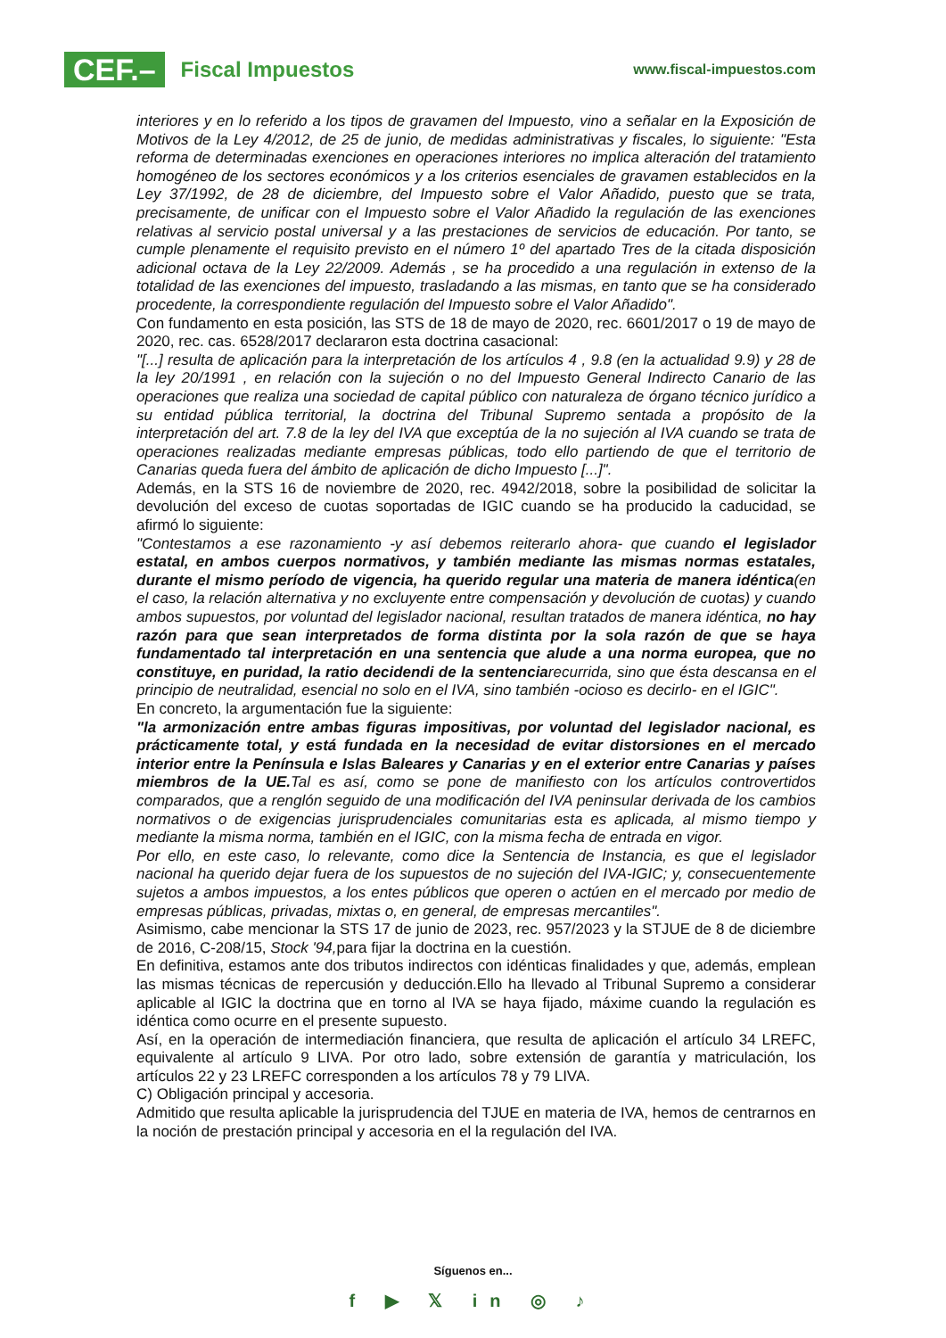CEF.– Fiscal Impuestos
www.fiscal-impuestos.com
interiores y en lo referido a los tipos de gravamen del Impuesto, vino a señalar en la Exposición de Motivos de la Ley 4/2012, de 25 de junio, de medidas administrativas y fiscales, lo siguiente: "Esta reforma de determinadas exenciones en operaciones interiores no implica alteración del tratamiento homogéneo de los sectores económicos y a los criterios esenciales de gravamen establecidos en la Ley 37/1992, de 28 de diciembre, del Impuesto sobre el Valor Añadido, puesto que se trata, precisamente, de unificar con el Impuesto sobre el Valor Añadido la regulación de las exenciones relativas al servicio postal universal y a las prestaciones de servicios de educación. Por tanto, se cumple plenamente el requisito previsto en el número 1º del apartado Tres de la citada disposición adicional octava de la Ley 22/2009. Además , se ha procedido a una regulación in extenso de la totalidad de las exenciones del impuesto, trasladando a las mismas, en tanto que se ha considerado procedente, la correspondiente regulación del Impuesto sobre el Valor Añadido".
Con fundamento en esta posición, las STS de 18 de mayo de 2020, rec. 6601/2017 o 19 de mayo de 2020, rec. cas. 6528/2017 declararon esta doctrina casacional:
"[...] resulta de aplicación para la interpretación de los artículos 4 , 9.8 (en la actualidad 9.9) y 28 de la ley 20/1991 , en relación con la sujeción o no del Impuesto General Indirecto Canario de las operaciones que realiza una sociedad de capital público con naturaleza de órgano técnico jurídico a su entidad pública territorial, la doctrina del Tribunal Supremo sentada a propósito de la interpretación del art. 7.8 de la ley del IVA que exceptúa de la no sujeción al IVA cuando se trata de operaciones realizadas mediante empresas públicas, todo ello partiendo de que el territorio de Canarias queda fuera del ámbito de aplicación de dicho Impuesto [...]".
Además, en la STS 16 de noviembre de 2020, rec. 4942/2018, sobre la posibilidad de solicitar la devolución del exceso de cuotas soportadas de IGIC cuando se ha producido la caducidad, se afirmó lo siguiente:
"Contestamos a ese razonamiento -y así debemos reiterarlo ahora- que cuando el legislador estatal, en ambos cuerpos normativos, y también mediante las mismas normas estatales, durante el mismo período de vigencia, ha querido regular una materia de manera idéntica(en el caso, la relación alternativa y no excluyente entre compensación y devolución de cuotas) y cuando ambos supuestos, por voluntad del legislador nacional, resultan tratados de manera idéntica, no hay razón para que sean interpretados de forma distinta por la sola razón de que se haya fundamentado tal interpretación en una sentencia que alude a una norma europea, que no constituye, en puridad, la ratio decidendi de la sentenciarecurrida, sino que ésta descansa en el principio de neutralidad, esencial no solo en el IVA, sino también -ocioso es decirlo- en el IGIC".
En concreto, la argumentación fue la siguiente:
"la armonización entre ambas figuras impositivas, por voluntad del legislador nacional, es prácticamente total, y está fundada en la necesidad de evitar distorsiones en el mercado interior entre la Península e Islas Baleares y Canarias y en el exterior entre Canarias y países miembros de la UE. Tal es así, como se pone de manifiesto con los artículos controvertidos comparados, que a renglón seguido de una modificación del IVA peninsular derivada de los cambios normativos o de exigencias jurisprudenciales comunitarias esta es aplicada, al mismo tiempo y mediante la misma norma, también en el IGIC, con la misma fecha de entrada en vigor.
Por ello, en este caso, lo relevante, como dice la Sentencia de Instancia, es que el legislador nacional ha querido dejar fuera de los supuestos de no sujeción del IVA-IGIC; y, consecuentemente sujetos a ambos impuestos, a los entes públicos que operen o actúen en el mercado por medio de empresas públicas, privadas, mixtas o, en general, de empresas mercantiles".
Asimismo, cabe mencionar la STS 17 de junio de 2023, rec. 957/2023 y la STJUE de 8 de diciembre de 2016, C-208/15, Stock '94, para fijar la doctrina en la cuestión.
En definitiva, estamos ante dos tributos indirectos con idénticas finalidades y que, además, emplean las mismas técnicas de repercusión y deducción.Ello ha llevado al Tribunal Supremo a considerar aplicable al IGIC la doctrina que en torno al IVA se haya fijado, máxime cuando la regulación es idéntica como ocurre en el presente supuesto.
Así, en la operación de intermediación financiera, que resulta de aplicación el artículo 34 LREFC, equivalente al artículo 9 LIVA. Por otro lado, sobre extensión de garantía y matriculación, los artículos 22 y 23 LREFC corresponden a los artículos 78 y 79 LIVA.
C) Obligación principal y accesoria.
Admitido que resulta aplicable la jurisprudencia del TJUE en materia de IVA, hemos de centrarnos en la noción de prestación principal y accesoria en el la regulación del IVA.
Síguenos en...
f ▶ 𝕏 in ◎ ♪